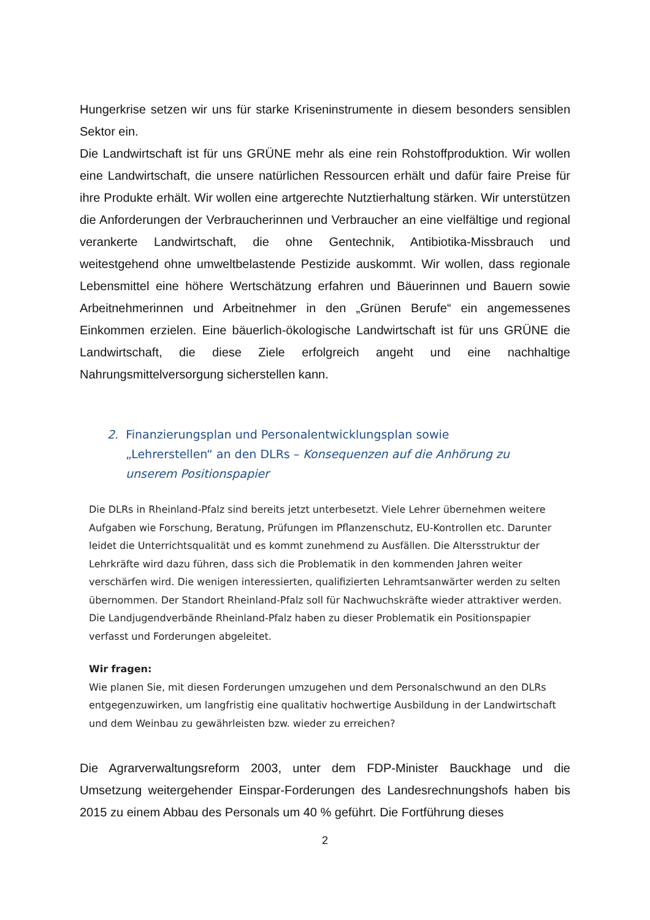Hungerkrise setzen wir uns für starke Kriseninstrumente in diesem besonders sensiblen Sektor ein.
Die Landwirtschaft ist für uns GRÜNE mehr als eine rein Rohstoffproduktion. Wir wollen eine Landwirtschaft, die unsere natürlichen Ressourcen erhält und dafür faire Preise für ihre Produkte erhält. Wir wollen eine artgerechte Nutztierhaltung stärken. Wir unterstützen die Anforderungen der Verbraucherinnen und Verbraucher an eine vielfältige und regional verankerte Landwirtschaft, die ohne Gentechnik, Antibiotika-Missbrauch und weitestgehend ohne umweltbelastende Pestizide auskommt. Wir wollen, dass regionale Lebensmittel eine höhere Wertschätzung erfahren und Bäuerinnen und Bauern sowie Arbeitnehmerinnen und Arbeitnehmer in den „Grünen Berufe“ ein angemessenes Einkommen erzielen. Eine bäuerlich-ökologische Landwirtschaft ist für uns GRÜNE die Landwirtschaft, die diese Ziele erfolgreich angeht und eine nachhaltige Nahrungsmittelversorgung sicherstellen kann.
2. Finanzierungsplan und Personalentwicklungsplan sowie „Lehrerstellen“ an den DLRs – Konsequenzen auf die Anhörung zu unserem Positionspapier
Die DLRs in Rheinland-Pfalz sind bereits jetzt unterbesetzt. Viele Lehrer übernehmen weitere Aufgaben wie Forschung, Beratung, Prüfungen im Pflanzenschutz, EU-Kontrollen etc. Darunter leidet die Unterrichtsqualität und es kommt zunehmend zu Ausfällen. Die Altersstruktur der Lehrkräfte wird dazu führen, dass sich die Problematik in den kommenden Jahren weiter verschärfen wird. Die wenigen interessierten, qualifizierten Lehramtsanwärter werden zu selten übernommen. Der Standort Rheinland-Pfalz soll für Nachwuchskräfte wieder attraktiver werden. Die Landjugendverbände Rheinland-Pfalz haben zu dieser Problematik ein Positionspapier verfasst und Forderungen abgeleitet.
Wir fragen:
Wie planen Sie, mit diesen Forderungen umzugehen und dem Personalschwund an den DLRs entgegenzuwirken, um langfristig eine qualitativ hochwertige Ausbildung in der Landwirtschaft und dem Weinbau zu gewährleisten bzw. wieder zu erreichen?
Die Agrarverwaltungsreform 2003, unter dem FDP-Minister Bauckhage und die Umsetzung weitergehender Einspar-Forderungen des Landesrechnungshofs haben bis 2015 zu einem Abbau des Personals um 40 % geführt. Die Fortführung dieses
2